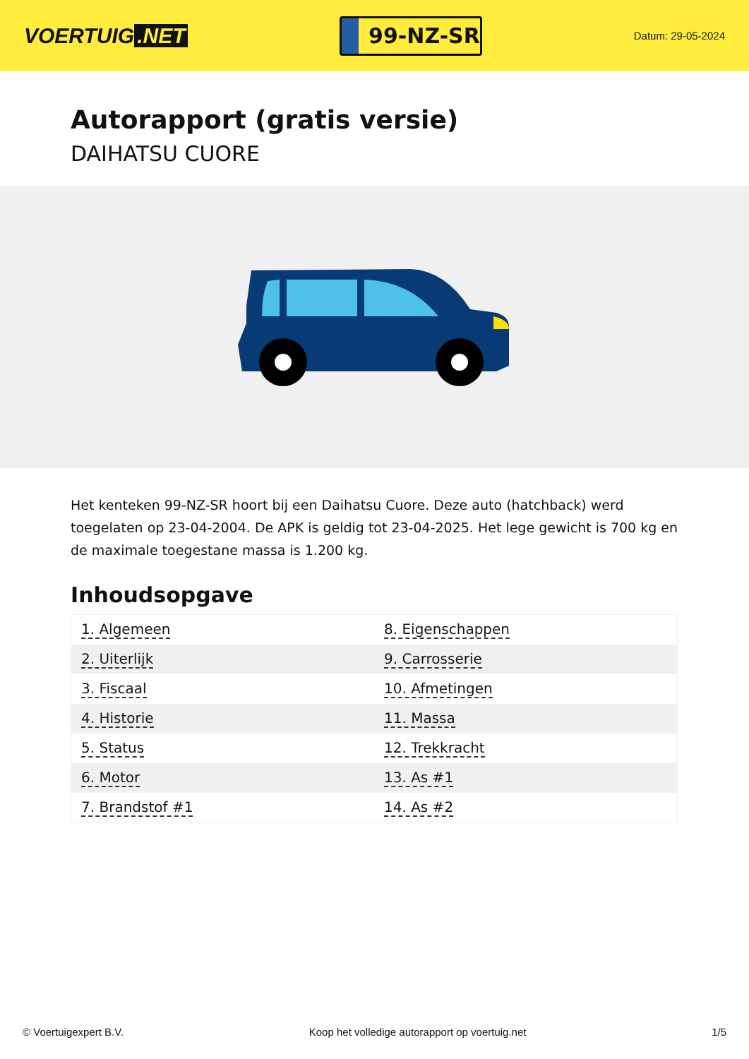VOERTUIG.NET
99-NZ-SR
Datum: 29-05-2024
Autorapport (gratis versie)
DAIHATSU CUORE
Het kenteken 99-NZ-SR hoort bij een Daihatsu Cuore. Deze auto (hatchback) werd toegelaten op 23-04-2004. De APK is geldig tot 23-04-2025. Het lege gewicht is 700 kg en de maximale toegestane massa is 1.200 kg.
Inhoudsopgave
| 1. Algemeen | 8. Eigenschappen |
| 2. Uiterlijk | 9. Carrosserie |
| 3. Fiscaal | 10. Afmetingen |
| 4. Historie | 11. Massa |
| 5. Status | 12. Trekkracht |
| 6. Motor | 13. As #1 |
| 7. Brandstof #1 | 14. As #2 |
© Voertuigexpert B.V. Koop het volledige autorapport op voertuig.net 1/5